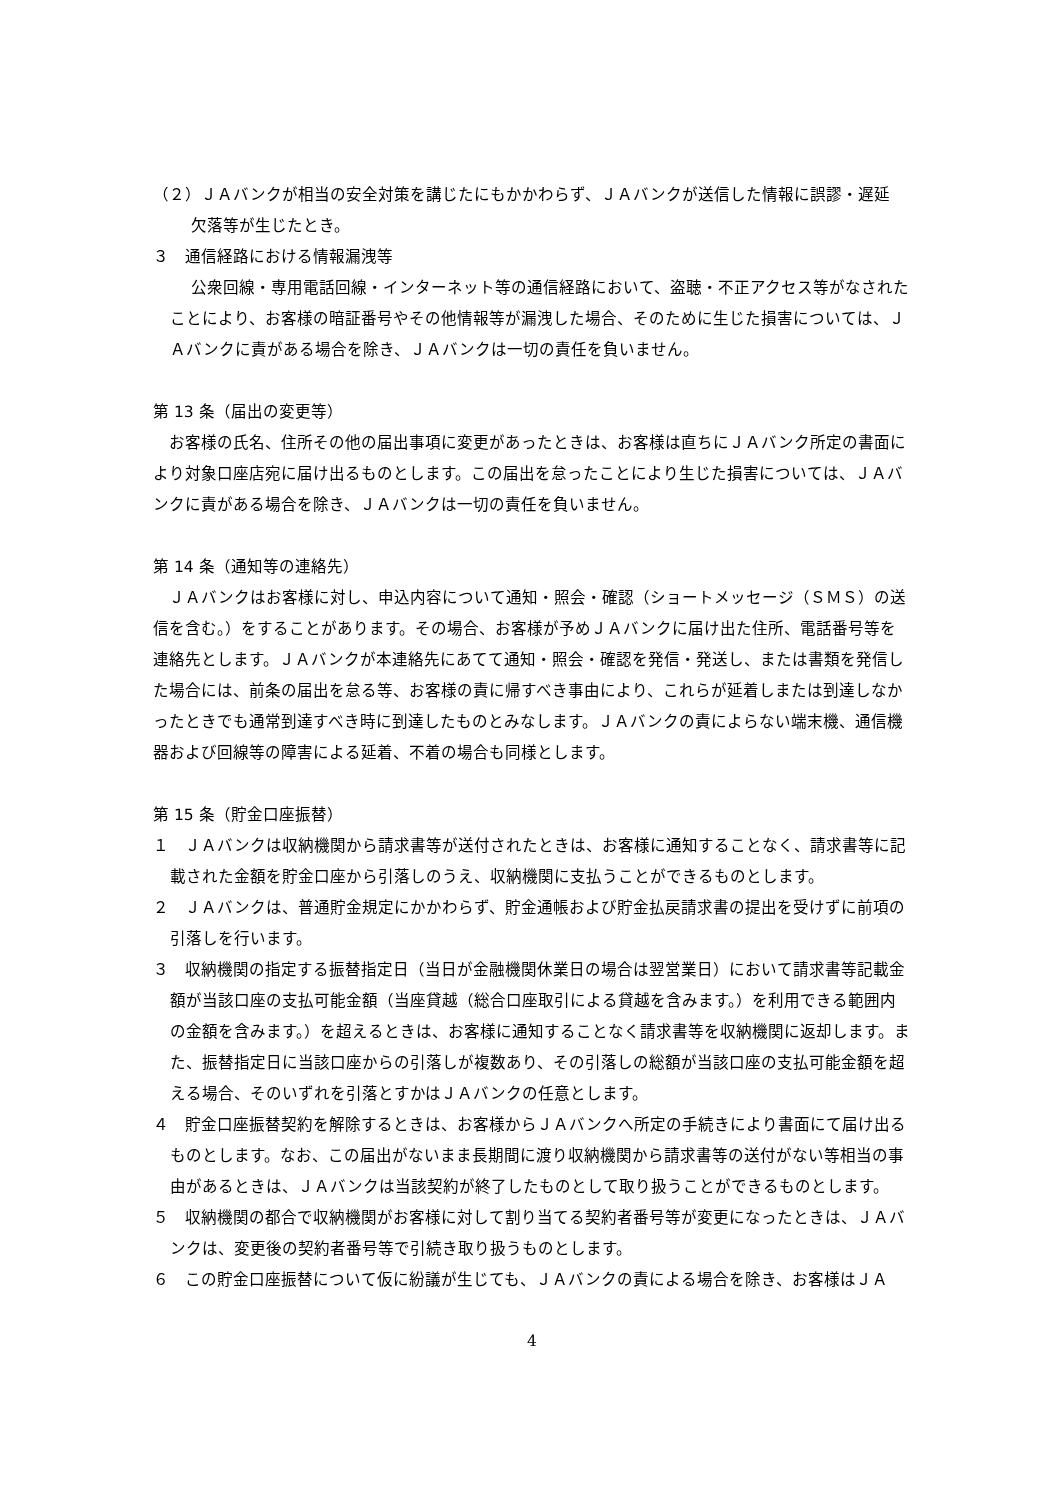（２）ＪＡバンクが相当の安全対策を講じたにもかかわらず、ＪＡバンクが送信した情報に誤謬・遅延
欠落等が生じたとき。
３　通信経路における情報漏洩等
公衆回線・専用電話回線・インターネット等の通信経路において、盗聴・不正アクセス等がなされたことにより、お客様の暗証番号やその他情報等が漏洩した場合、そのために生じた損害については、ＪＡバンクに責がある場合を除き、ＪＡバンクは一切の責任を負いません。
第 13 条（届出の変更等）
　お客様の氏名、住所その他の届出事項に変更があったときは、お客様は直ちにＪＡバンク所定の書面により対象口座店宛に届け出るものとします。この届出を怠ったことにより生じた損害については、ＪＡバンクに責がある場合を除き、ＪＡバンクは一切の責任を負いません。
第 14 条（通知等の連絡先）
　ＪＡバンクはお客様に対し、申込内容について通知・照会・確認（ショートメッセージ（ＳＭＳ）の送信を含む。）をすることがあります。その場合、お客様が予めＪＡバンクに届け出た住所、電話番号等を連絡先とします。ＪＡバンクが本連絡先にあてて通知・照会・確認を発信・発送し、または書類を発信した場合には、前条の届出を怠る等、お客様の責に帰すべき事由により、これらが延着しまたは到達しなかったときでも通常到達すべき時に到達したものとみなします。ＪＡバンクの責によらない端末機、通信機器および回線等の障害による延着、不着の場合も同様とします。
第 15 条（貯金口座振替）
１　ＪＡバンクは収納機関から請求書等が送付されたときは、お客様に通知することなく、請求書等に記載された金額を貯金口座から引落しのうえ、収納機関に支払うことができるものとします。
２　ＪＡバンクは、普通貯金規定にかかわらず、貯金通帳および貯金払戻請求書の提出を受けずに前項の引落しを行います。
３　収納機関の指定する振替指定日（当日が金融機関休業日の場合は翌営業日）において請求書等記載金額が当該口座の支払可能金額（当座貸越（総合口座取引による貸越を含みます。）を利用できる範囲内の金額を含みます。）を超えるときは、お客様に通知することなく請求書等を収納機関に返却します。また、振替指定日に当該口座からの引落しが複数あり、その引落しの総額が当該口座の支払可能金額を超える場合、そのいずれを引落とすかはＪＡバンクの任意とします。
４　貯金口座振替契約を解除するときは、お客様からＪＡバンクへ所定の手続きにより書面にて届け出るものとします。なお、この届出がないまま長期間に渡り収納機関から請求書等の送付がない等相当の事由があるときは、ＪＡバンクは当該契約が終了したものとして取り扱うことができるものとします。
５　収納機関の都合で収納機関がお客様に対して割り当てる契約者番号等が変更になったときは、ＪＡバンクは、変更後の契約者番号等で引続き取り扱うものとします。
６　この貯金口座振替について仮に紛議が生じても、ＪＡバンクの責による場合を除き、お客様はＪＡ
4